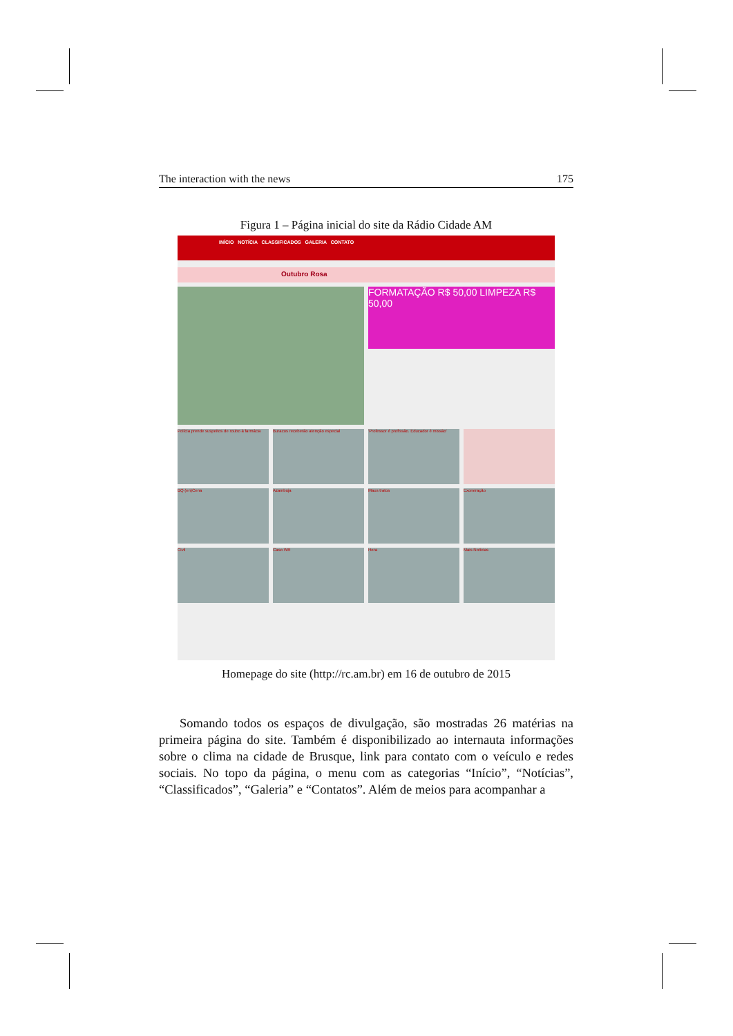The interaction with the news 175
Figura 1 – Página inicial do site da Rádio Cidade AM
INÍCIO NOTÍCIA CLASSIFICADOS GALERIA CONTATO
Outubro Rosa
FORMATAÇÃO R$ 50,00 LIMPEZA R$ 50,00
Polícia prende suspeitos de roubo à farmácia
Buracos receberão atenção especial
'Professor é profissão. Educador é missão'
BQ (en)Cena
Azambuja
Maus tratos
Exoneração
Civil
Caso WR
Hora
Mais Notícias
Homepage do site (http://rc.am.br) em 16 de outubro de 2015
Somando todos os espaços de divulgação, são mostradas 26 matérias na primeira página do site. Também é disponibilizado ao internauta informações sobre o clima na cidade de Brusque, link para contato com o veículo e redes sociais. No topo da página, o menu com as categorias “Início”, “Notícias”, “Classificados”, “Galeria” e “Contatos”. Além de meios para acompanhar a